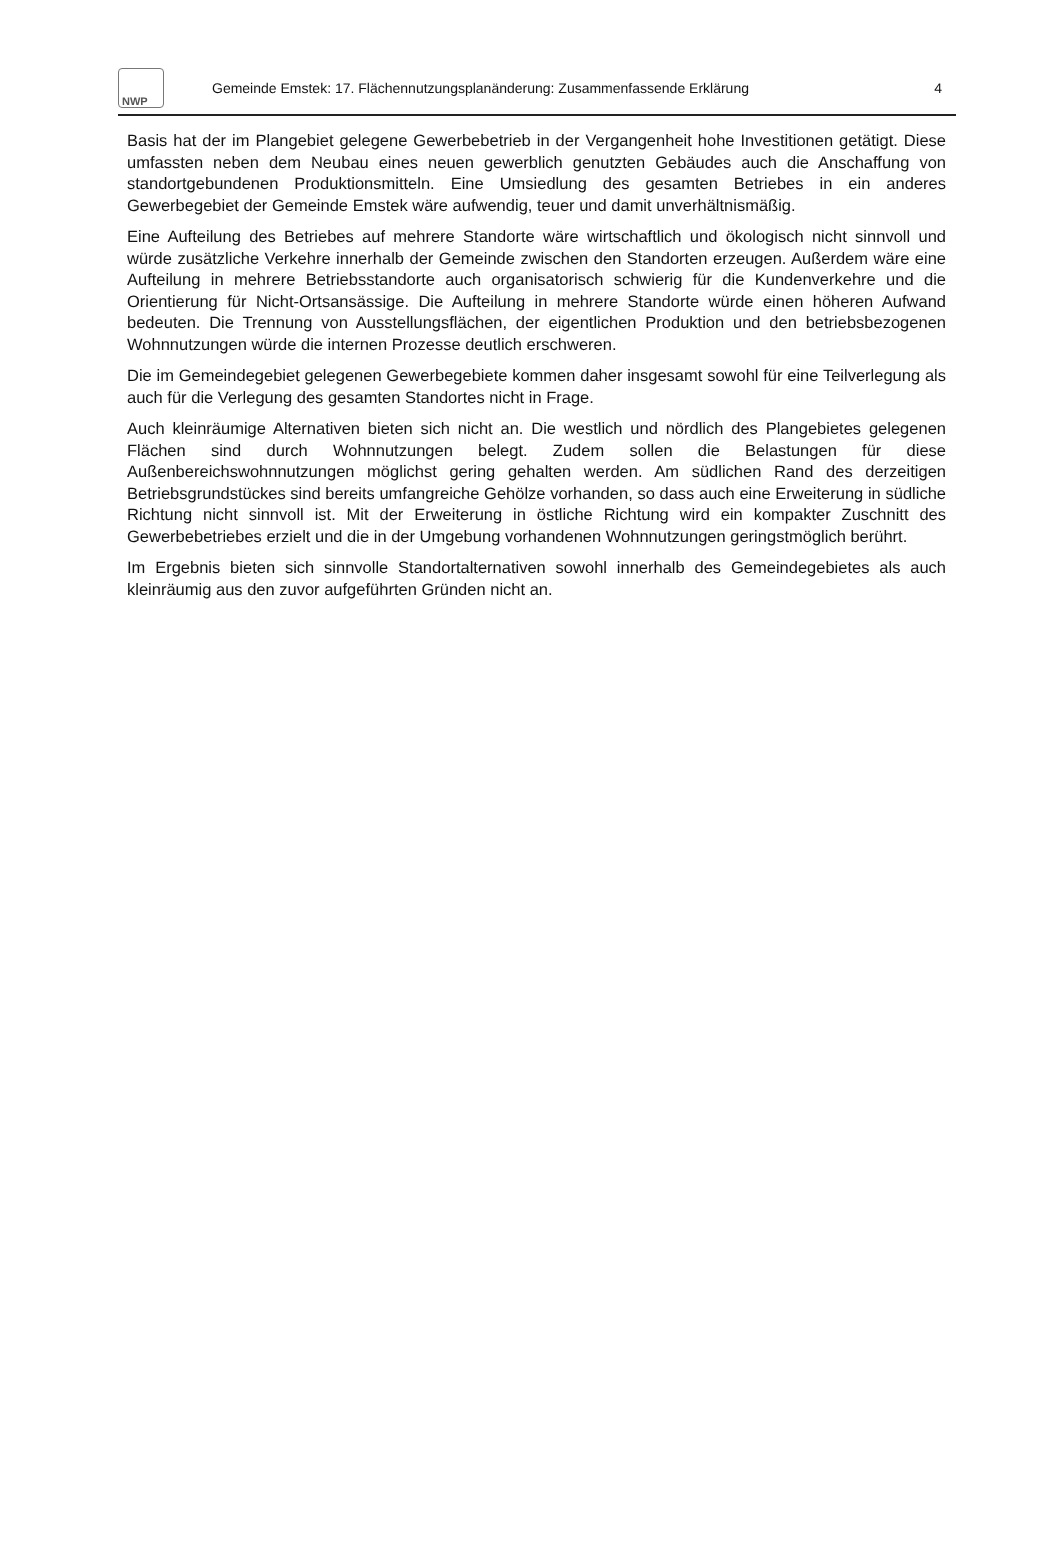NWP
Gemeinde Emstek: 17. Flächennutzungsplanänderung: Zusammenfassende Erklärung
4
Basis hat der im Plangebiet gelegene Gewerbebetrieb in der Vergangenheit hohe Investitionen getätigt. Diese umfassten neben dem Neubau eines neuen gewerblich genutzten Gebäudes auch die Anschaffung von standortgebundenen Produktionsmitteln. Eine Umsiedlung des gesamten Betriebes in ein anderes Gewerbegebiet der Gemeinde Emstek wäre aufwendig, teuer und damit unverhältnismäßig.
Eine Aufteilung des Betriebes auf mehrere Standorte wäre wirtschaftlich und ökologisch nicht sinnvoll und würde zusätzliche Verkehre innerhalb der Gemeinde zwischen den Standorten erzeugen. Außerdem wäre eine Aufteilung in mehrere Betriebsstandorte auch organisatorisch schwierig für die Kundenverkehre und die Orientierung für Nicht-Ortsansässige. Die Aufteilung in mehrere Standorte würde einen höheren Aufwand bedeuten. Die Trennung von Ausstellungsflächen, der eigentlichen Produktion und den betriebsbezogenen Wohnnutzungen würde die internen Prozesse deutlich erschweren.
Die im Gemeindegebiet gelegenen Gewerbegebiete kommen daher insgesamt sowohl für eine Teilverlegung als auch für die Verlegung des gesamten Standortes nicht in Frage.
Auch kleinräumige Alternativen bieten sich nicht an. Die westlich und nördlich des Plangebietes gelegenen Flächen sind durch Wohnnutzungen belegt. Zudem sollen die Belastungen für diese Außenbereichswohnnutzungen möglichst gering gehalten werden. Am südlichen Rand des derzeitigen Betriebsgrundstückes sind bereits umfangreiche Gehölze vorhanden, so dass auch eine Erweiterung in südliche Richtung nicht sinnvoll ist. Mit der Erweiterung in östliche Richtung wird ein kompakter Zuschnitt des Gewerbebetriebes erzielt und die in der Umgebung vorhandenen Wohnnutzungen geringstmöglich berührt.
Im Ergebnis bieten sich sinnvolle Standortalternativen sowohl innerhalb des Gemeindegebietes als auch kleinräumig aus den zuvor aufgeführten Gründen nicht an.